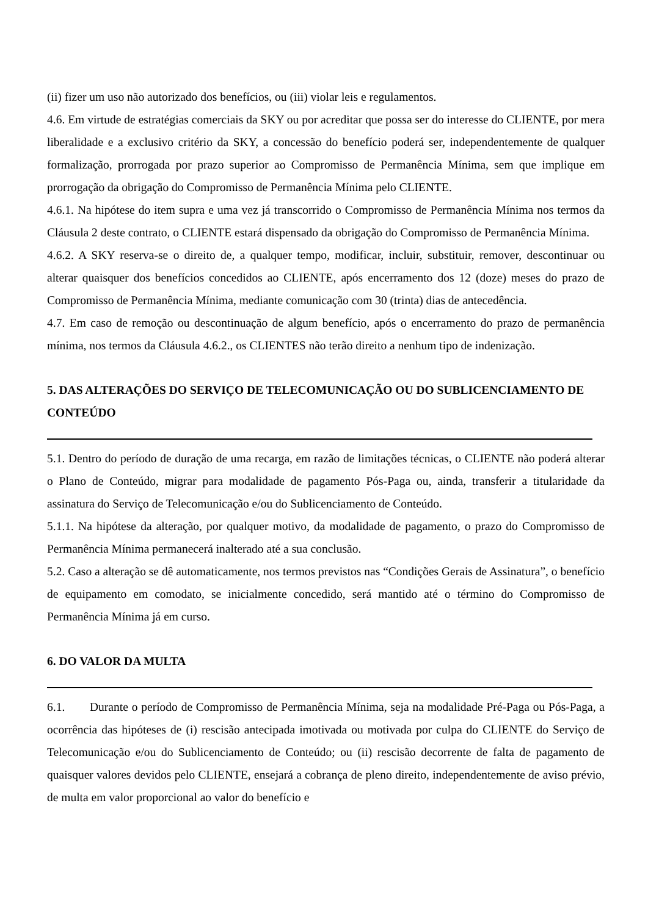(ii) fizer um uso não autorizado dos benefícios, ou (iii) violar leis e regulamentos.
4.6. Em virtude de estratégias comerciais da SKY ou por acreditar que possa ser do interesse do CLIENTE, por mera liberalidade e a exclusivo critério da SKY, a concessão do benefício poderá ser, independentemente de qualquer formalização, prorrogada por prazo superior ao Compromisso de Permanência Mínima, sem que implique em prorrogação da obrigação do Compromisso de Permanência Mínima pelo CLIENTE.
4.6.1. Na hipótese do item supra e uma vez já transcorrido o Compromisso de Permanência Mínima nos termos da Cláusula 2 deste contrato, o CLIENTE estará dispensado da obrigação do Compromisso de Permanência Mínima.
4.6.2. A SKY reserva-se o direito de, a qualquer tempo, modificar, incluir, substituir, remover, descontinuar ou alterar quaisquer dos benefícios concedidos ao CLIENTE, após encerramento dos 12 (doze) meses do prazo de Compromisso de Permanência Mínima, mediante comunicação com 30 (trinta) dias de antecedência.
4.7. Em caso de remoção ou descontinuação de algum benefício, após o encerramento do prazo de permanência mínima, nos termos da Cláusula 4.6.2., os CLIENTES não terão direito a nenhum tipo de indenização.
5. DAS ALTERAÇÕES DO SERVIÇO DE TELECOMUNICAÇÃO OU DO SUBLICENCIAMENTO DE CONTEÚDO
5.1. Dentro do período de duração de uma recarga, em razão de limitações técnicas, o CLIENTE não poderá alterar o Plano de Conteúdo, migrar para modalidade de pagamento Pós-Paga ou, ainda, transferir a titularidade da assinatura do Serviço de Telecomunicação e/ou do Sublicenciamento de Conteúdo.
5.1.1. Na hipótese da alteração, por qualquer motivo, da modalidade de pagamento, o prazo do Compromisso de Permanência Mínima permanecerá inalterado até a sua conclusão.
5.2. Caso a alteração se dê automaticamente, nos termos previstos nas “Condições Gerais de Assinatura”, o benefício de equipamento em comodato, se inicialmente concedido, será mantido até o término do Compromisso de Permanência Mínima já em curso.
6. DO VALOR DA MULTA
6.1. Durante o período de Compromisso de Permanência Mínima, seja na modalidade Pré-Paga ou Pós-Paga, a ocorrência das hipóteses de (i) rescisão antecipada imotivada ou motivada por culpa do CLIENTE do Serviço de Telecomunicação e/ou do Sublicenciamento de Conteúdo; ou (ii) rescisão decorrente de falta de pagamento de quaisquer valores devidos pelo CLIENTE, ensejará a cobrança de pleno direito, independentemente de aviso prévio, de multa em valor proporcional ao valor do benefício e